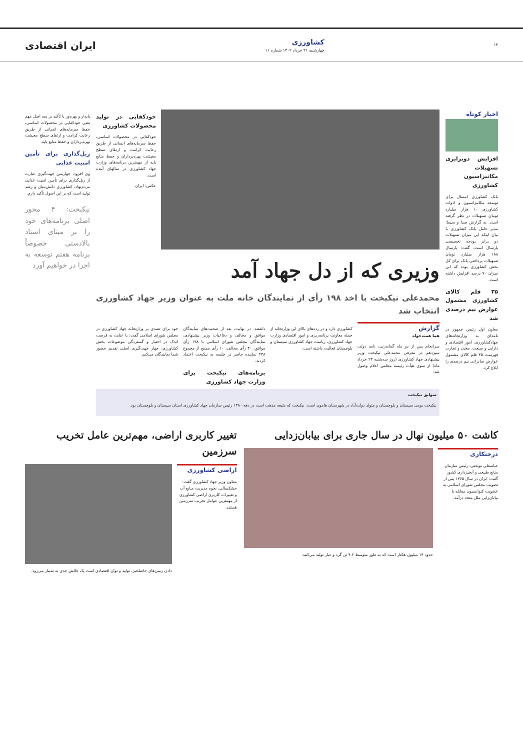۱۴
کشاورزی
چهارشنبه ۳۱ خرداد ۱۴۰۲ شماره ۱۱
ایران اقتصادی
اخبار کوتاه
افزایش دوبرابری تسهیلات مکانیزاسیون کشاورزی
بانک کشاورزی امسال برای توسعه مکانیزاسیون و ادوات کشاورزی ۱۰ هزار میلیارد تومان تسهیلات در نظر گرفته است. به گزارش صدا و سیما؛ مدیر عامل بانک کشاورزی با بیان اینکه این میزان تسهیلات دو برابر بودجه تخصیصی پارسال است، گفت: پارسال ۱۸۸ هزار میلیارد تومان تسهیلات پرداختی بانک برای کل بخش کشاورزی بوده که این میزان ۷۰ درصد افزایش داشته است.
۳۵ قلم کالای کشاورزی مشمول عوارض نیم درصدی شد
معاون اول رئیس جمهور در نامه‌ای به وزارتخانه‌های جهادکشاورزی، امور اقتصادی و دارایی و صنعت، معدن و تجارت فهرست ۳۵ قلم کالای مشمول عوارض صادراتی نیم درصدی را ابلاغ کرد.
خودکفایی در تولید محصولات کشاورزی
خودکفایی در محصولات اساسی، حفظ سرمایه‌های انسانی از طریق رعایت کرامت و ارتقای سطح معیشت بهره‌برداران و حفظ منابع پایه از مهمترین برنامه‌های وزارت جهاد کشاورزی در سالهای آینده است.
عکس: ایران
وزیری که از دل جهاد آمد
محمدعلی نیکبخت با اخذ ۱۹۸ رأی از نمایندگان خانه ملت به عنوان وزیر جهاد کشاورزی انتخاب شد
گزارش
هما همت‌خواه
سرانجام پس از دو ماه گمانه‌زنی، نامه دولت سیزدهم در معرفی محمدعلی نیکبخت وزیر پیشنهادی جهاد کشاورزی (روز سه‌شنبه ۲۳ خرداد ماه) از سوی هیأت رئیسه مجلس اعلام وصول شد.
کشاورزی دارد و در رده‌های بالای این وزارتخانه از جمله معاونت برنامه‌ریزی و امور اقتصادی وزارت جهاد کشاورزی، ریاست جهاد کشاورزی سیستان و بلوچستان فعالیت داشته است.
داشتند. در نهایت، بعد از صحبت‌های نمایندگان موافق و مخالف و دفاعیات وزیر پیشنهادی، نمایندگان مجلس شورای اسلامی با ۱۹۸ رأی موافق، ۴۰ رأی مخالف، ۱۰ رأی ممتنع از مجموع ۲۴۸ نماینده حاضر در جلسه به نیکبخت اعتماد کردند.
برنامه‌های نیکبخت برای وزارت جهاد کشاورزی
خود برای تصدی بر وزارتخانه جهاد کشاورزی در مجلس شورای اسلامی گفت: با عنایت به فرصت اندک در اختیار و گستردگی موضوعات بخش کشاورزی، چهار جهت‌گیری اصلی تقدیم حضور شما نمایندگان می‌کنم.
سوابق نیکبخت
نیکبخت بومی سیستان و بلوچستان و متولد دولت‌آباد در شهرستان هامون است. نیکبخت که شیعه مذهب است در دهه ۱۳۸۰ رئیس سازمان جهاد کشاورزی استان سیستان و بلوچستان بود.
پایدار و بهره‌ور با تأکید بر سه اصل مهم یعنی خودکفایی در محصولات اساسی، حفظ سرمایه‌های انسانی از طریق رعایت کرامت و ارتقای سطح معیشت بهره‌برداران و حفظ منابع پایه.
ریل‌گذاری برای تأمین امنیت غذایی
وی افزود: چهارمین جهت‌گیری عبارت از ریل‌گذاری برای تأمین امنیت غذایی مردم‌نهاد، کشاورزی دانش‌بنیان و رشد تولید است که بر این اصول تأکید دارم.
نیکبخت: ۴ محور اصلی برنامه‌های خود را بر مبنای اسناد بالادستی خصوصاً برنامه هفتم توسعه به اجرا در خواهیم آورد
کاشت ۵۰ میلیون نهال در سال جاری برای بیابان‌زدایی
درختکاری
عباسعلی نوبختی، رئیس سازمان منابع طبیعی و آبخیزداری کشور گفت: ایران در سال ۱۳۷۵ پس از تصویب مجلس شورای اسلامی به عضویت کنوانسیون مقابله با بیابان‌زایی ملل متحد درآمد.
حدود ۱۴ میلیون هکتار است که به طور متوسط ۴.۲ تن گرد و غبار تولید می‌کنند.
تغییر کاربری اراضی، مهم‌ترین عامل تخریب سرزمین
اراضی کشاورزی
معاون وزیر جهاد کشاورزی گفت: خشکسالی، نحوه مدیریت منابع آب و تغییرات کاربری اراضی کشاورزی از مهمترین عوامل تخریب سرزمین هستند.
دادن زمین‌های حاصلخیز، تولید و توان اقتصادی است یک چالش جدی به شمار می‌رود.